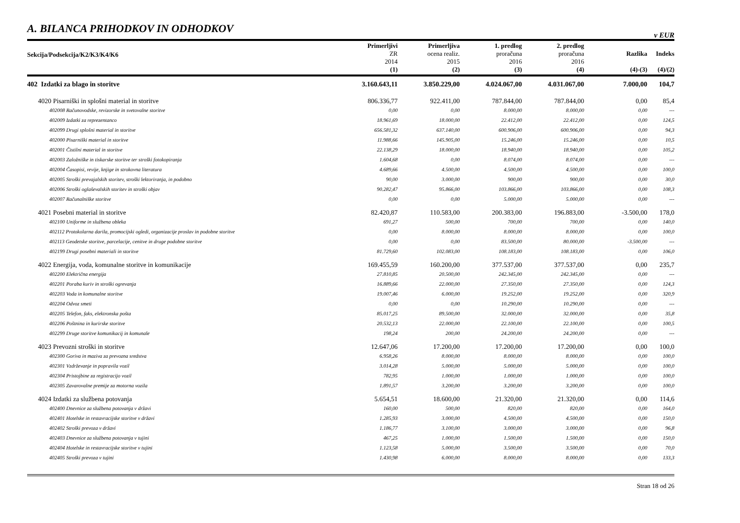A. BILANCA PRIHODKOV IN ODHODKOV
v EUR
| Sekcija/Podsekcija/K2/K3/K4/K6 | Primerljivi ZR 2014 (1) | Primerljiva ocena realiz. 2015 (2) | 1. predlog proračuna 2016 (3) | 2. predlog proračuna 2016 (4) | Razlika (4)-(3) | Indeks (4)/(2) |
| --- | --- | --- | --- | --- | --- | --- |
| 402 Izdatki za blago in storitve | 3.160.643,11 | 3.850.229,00 | 4.024.067,00 | 4.031.067,00 | 7.000,00 | 104,7 |
| 4020 Pisarniški in splošni material in storitve | 806.336,77 | 922.411,00 | 787.844,00 | 787.844,00 | 0,00 | 85,4 |
| 402008 Računovodske, revizorske in svetovalne storitve | 0,00 | 0,00 | 8.000,00 | 8.000,00 | 0,00 | --- |
| 402009 Izdatki za reprezentanco | 18.961,69 | 18.000,00 | 22.412,00 | 22.412,00 | 0,00 | 124,5 |
| 402099 Drugi splošni material in storitve | 656.581,32 | 637.140,00 | 600.906,00 | 600.906,00 | 0,00 | 94,3 |
| 402000 Pisarniški material in storitve | 11.988,66 | 145.905,00 | 15.246,00 | 15.246,00 | 0,00 | 10,5 |
| 402001 Čistilni material in storitve | 22.138,29 | 18.000,00 | 18.940,00 | 18.940,00 | 0,00 | 105,2 |
| 402003 Založniške in tiskarske storitve ter stroški fotokopiranja | 1.604,68 | 0,00 | 8.074,00 | 8.074,00 | 0,00 | --- |
| 402004 Časopisi, revije, knjige in strokovna literatura | 4.689,66 | 4.500,00 | 4.500,00 | 4.500,00 | 0,00 | 100,0 |
| 402005 Stroški prevajalskih storitev, stroški lektoriranja, in podobno | 90,00 | 3.000,00 | 900,00 | 900,00 | 0,00 | 30,0 |
| 402006 Stroški oglaševalskih storitev in stroški objav | 90.282,47 | 95.866,00 | 103.866,00 | 103.866,00 | 0,00 | 108,3 |
| 402007 Računalniške storitve | 0,00 | 0,00 | 5.000,00 | 5.000,00 | 0,00 | --- |
| 4021 Posebni material in storitve | 82.420,87 | 110.583,00 | 200.383,00 | 196.883,00 | -3.500,00 | 178,0 |
| 402100 Uniforme in službena obleka | 691,27 | 500,00 | 700,00 | 700,00 | 0,00 | 140,0 |
| 402112 Protokolarna darila, promocijski ogledi, organizacije proslav in podobne storitve | 0,00 | 8.000,00 | 8.000,00 | 8.000,00 | 0,00 | 100,0 |
| 402113 Geodetske storitve, parcelacije, cenitve in druge podobne storitve | 0,00 | 0,00 | 83.500,00 | 80.000,00 | -3.500,00 | --- |
| 402199 Drugi posebni materiali in storitve | 81.729,60 | 102.083,00 | 108.183,00 | 108.183,00 | 0,00 | 106,0 |
| 4022 Energija, voda, komunalne storitve in komunikacije | 169.455,59 | 160.200,00 | 377.537,00 | 377.537,00 | 0,00 | 235,7 |
| 402200 Električna energija | 27.810,85 | 20.500,00 | 242.345,00 | 242.345,00 | 0,00 | --- |
| 402201 Poraba kuriv in stroški ogrevanja | 16.889,66 | 22.000,00 | 27.350,00 | 27.350,00 | 0,00 | 124,3 |
| 402203 Voda in komunalne storitve | 19.007,46 | 6.000,00 | 19.252,00 | 19.252,00 | 0,00 | 320,9 |
| 402204 Odvoz smeti | 0,00 | 0,00 | 10.290,00 | 10.290,00 | 0,00 | --- |
| 402205 Telefon, faks, elektronska pošta | 85.017,25 | 89.500,00 | 32.000,00 | 32.000,00 | 0,00 | 35,8 |
| 402206 Poštnina in kurirske storitve | 20.532,13 | 22.000,00 | 22.100,00 | 22.100,00 | 0,00 | 100,5 |
| 402299 Druge storitve komunikacij in komunale | 198,24 | 200,00 | 24.200,00 | 24.200,00 | 0,00 | --- |
| 4023 Prevozni stroški in storitve | 12.647,06 | 17.200,00 | 17.200,00 | 17.200,00 | 0,00 | 100,0 |
| 402300 Goriva in maziva za prevozna sredstva | 6.958,26 | 8.000,00 | 8.000,00 | 8.000,00 | 0,00 | 100,0 |
| 402301 Vzdrževanje in popravila vozil | 3.014,28 | 5.000,00 | 5.000,00 | 5.000,00 | 0,00 | 100,0 |
| 402304 Pristojbine za registracijo vozil | 782,95 | 1.000,00 | 1.000,00 | 1.000,00 | 0,00 | 100,0 |
| 402305 Zavarovalne premije za motorna vozila | 1.891,57 | 3.200,00 | 3.200,00 | 3.200,00 | 0,00 | 100,0 |
| 4024 Izdatki za službena potovanja | 5.654,51 | 18.600,00 | 21.320,00 | 21.320,00 | 0,00 | 114,6 |
| 402400 Dnevnice za službena potovanja v državi | 160,00 | 500,00 | 820,00 | 820,00 | 0,00 | 164,0 |
| 402401 Hotelske in restavracijske storitve v državi | 1.285,93 | 3.000,00 | 4.500,00 | 4.500,00 | 0,00 | 150,0 |
| 402402 Stroški prevoza v državi | 1.186,77 | 3.100,00 | 3.000,00 | 3.000,00 | 0,00 | 96,8 |
| 402403 Dnevnice za službena potovanja v tujini | 467,25 | 1.000,00 | 1.500,00 | 1.500,00 | 0,00 | 150,0 |
| 402404 Hotelske in restavracijske storitve v tujini | 1.123,58 | 5.000,00 | 3.500,00 | 3.500,00 | 0,00 | 70,0 |
| 402405 Stroški prevoza v tujini | 1.430,98 | 6.000,00 | 8.000,00 | 8.000,00 | 0,00 | 133,3 |
Stran 18 od 26